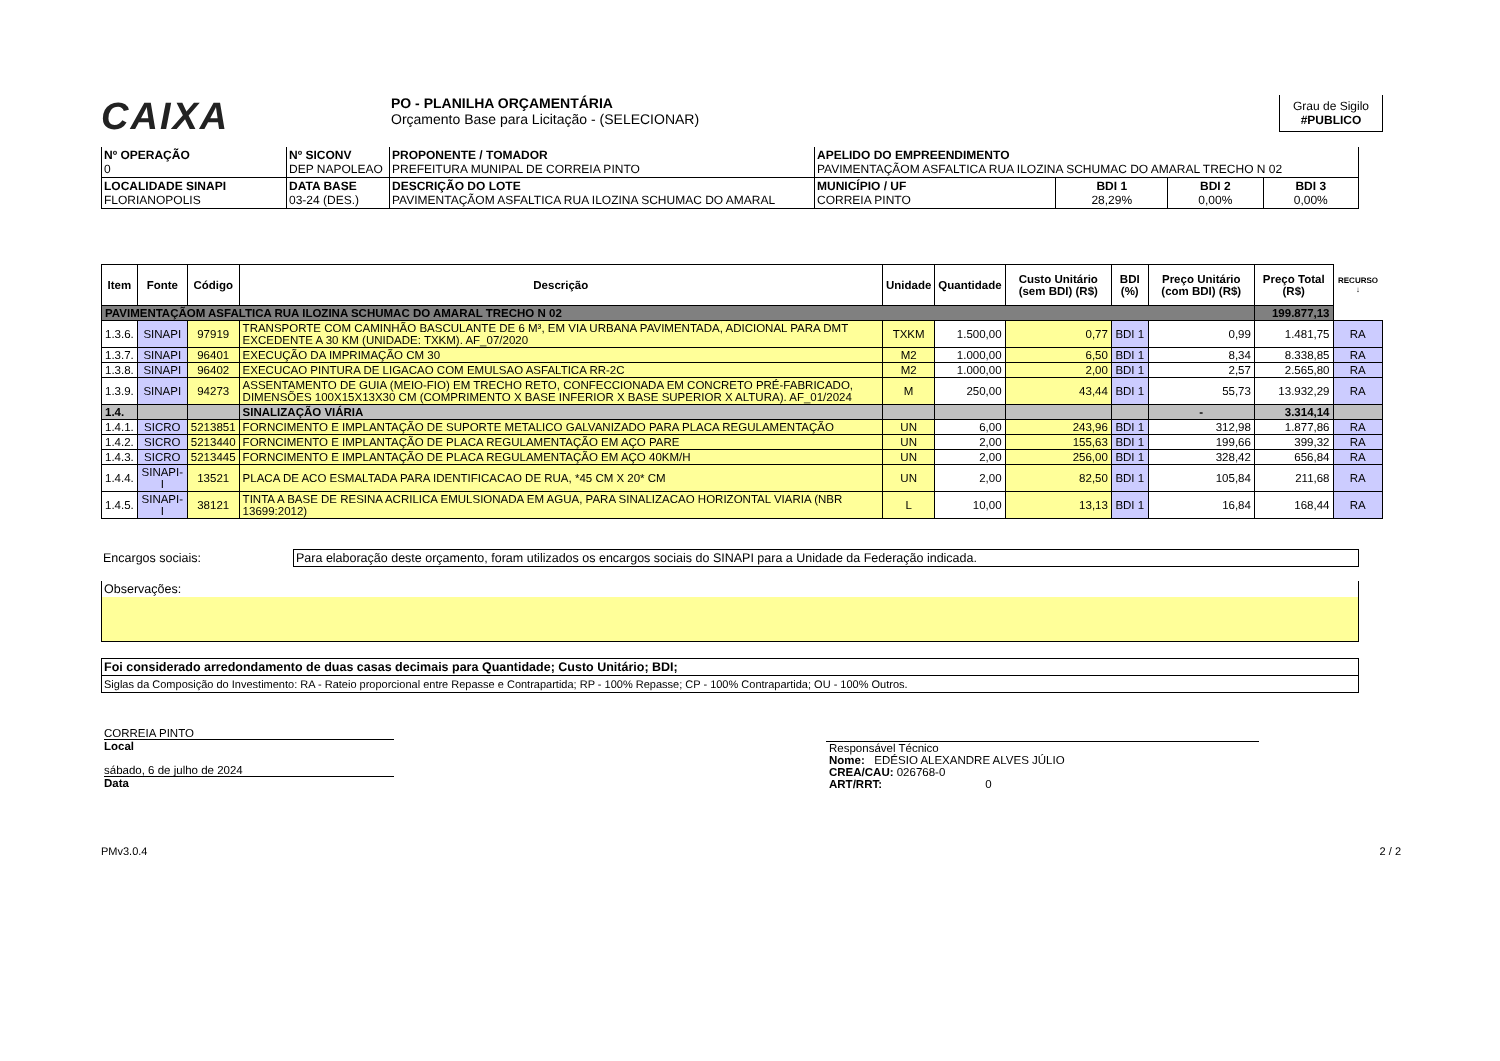CAIXA
PO - PLANILHA ORÇAMENTÁRIA
Orçamento Base para Licitação - (SELECIONAR)
Grau de Sigilo
#PUBLICO
| Nº OPERAÇÃO 0 | Nº SICONV DEP NAPOLEAO | PROPONENTE / TOMADOR PREFEITURA MUNIPAL DE CORREIA PINTO | APELIDO DO EMPREENDIMENTO PAVIMENTAÇÃOM ASFALTICA RUA ILOZINA SCHUMAC DO AMARAL TRECHO N 02 | | | |
| LOCALIDADE SINAPI FLORIANOPOLIS | DATA BASE 03-24 (DES.) | DESCRIÇÃO DO LOTE PAVIMENTAÇÃOM ASFALTICA RUA ILOZINA SCHUMAC DO AMARAL | MUNICÍPIO / UF CORREIA PINTO | BDI 1 28,29% | BDI 2 0,00% | BDI 3 0,00% |
| Item | Fonte | Código | Descrição | Unidade | Quantidade | Custo Unitário (sem BDI) (R$) | BDI (%) | Preço Unitário (com BDI) (R$) | Preço Total (R$) | RECURSO ↓ |
| --- | --- | --- | --- | --- | --- | --- | --- | --- | --- | --- |
| PAVIMENTAÇÃOM ASFALTICA RUA ILOZINA SCHUMAC DO AMARAL TRECHO N 02 | | | | | | | | | 199.877,13 | |
| 1.3.6. | SINAPI | 97919 | TRANSPORTE COM CAMINHÃO BASCULANTE DE 6 M³, EM VIA URBANA PAVIMENTADA, ADICIONAL PARA DMT EXCEDENTE A 30 KM (UNIDADE: TXKM). AF_07/2020 | TXKM | 1.500,00 | 0,77 | BDI 1 | 0,99 | 1.481,75 | RA |
| 1.3.7. | SINAPI | 96401 | EXECUÇÃO DA IMPRIMAÇÃO CM 30 | M2 | 1.000,00 | 6,50 | BDI 1 | 8,34 | 8.338,85 | RA |
| 1.3.8. | SINAPI | 96402 | EXECUCAO PINTURA DE LIGACAO COM EMULSAO ASFALTICA RR-2C | M2 | 1.000,00 | 2,00 | BDI 1 | 2,57 | 2.565,80 | RA |
| 1.3.9. | SINAPI | 94273 | ASSENTAMENTO DE GUIA (MEIO-FIO) EM TRECHO RETO, CONFECCIONADA EM CONCRETO PRÉ-FABRICADO, DIMENSÕES 100X15X13X30 CM (COMPRIMENTO X BASE INFERIOR X BASE SUPERIOR X ALTURA). AF_01/2024 | M | 250,00 | 43,44 | BDI 1 | 55,73 | 13.932,29 | RA |
| 1.4. | | | SINALIZAÇÃO VIÁRIA | | | | | - | 3.314,14 | |
| 1.4.1. | SICRO | 5213851 | FORNCIMENTO E IMPLANTAÇÃO DE SUPORTE METALICO GALVANIZADO PARA PLACA REGULAMENTAÇÃO | UN | 6,00 | 243,96 | BDI 1 | 312,98 | 1.877,86 | RA |
| 1.4.2. | SICRO | 5213440 | FORNCIMENTO E IMPLANTAÇÃO DE PLACA REGULAMENTAÇÃO EM AÇO PARE | UN | 2,00 | 155,63 | BDI 1 | 199,66 | 399,32 | RA |
| 1.4.3. | SICRO | 5213445 | FORNCIMENTO E IMPLANTAÇÃO DE PLACA REGULAMENTAÇÃO EM AÇO 40KM/H | UN | 2,00 | 256,00 | BDI 1 | 328,42 | 656,84 | RA |
| 1.4.4. | SINAPI-I | 13521 | PLACA DE ACO ESMALTADA PARA IDENTIFICACAO DE RUA, *45 CM X 20* CM | UN | 2,00 | 82,50 | BDI 1 | 105,84 | 211,68 | RA |
| 1.4.5. | SINAPI-I | 38121 | TINTA A BASE DE RESINA ACRILICA EMULSIONADA EM AGUA, PARA SINALIZACAO HORIZONTAL VIARIA (NBR 13699:2012) | L | 10,00 | 13,13 | BDI 1 | 16,84 | 168,44 | RA |
Encargos sociais: Para elaboração deste orçamento, foram utilizados os encargos sociais do SINAPI para a Unidade da Federação indicada.
Observações:
Foi considerado arredondamento de duas casas decimais para Quantidade; Custo Unitário; BDI;
Siglas da Composição do Investimento: RA - Rateio proporcional entre Repasse e Contrapartida; RP - 100% Repasse; CP - 100% Contrapartida; OU - 100% Outros.
CORREIA PINTO
Local
sábado, 6 de julho de 2024
Data
Responsável Técnico
Nome: EDÉSIO ALEXANDRE ALVES JÚLIO
CREA/CAU: 026768-0
ART/RRT: 0
PMv3.0.4 2 / 2